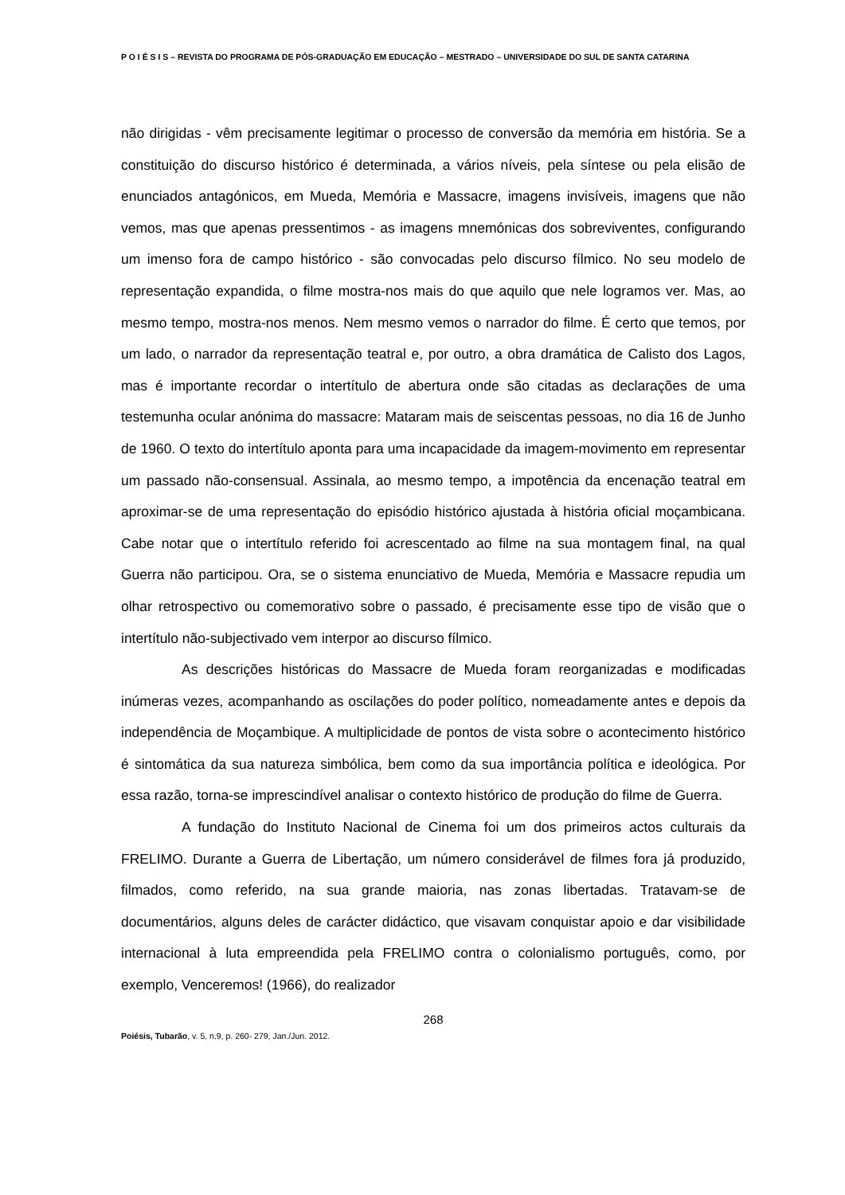P O I É S I S – REVISTA DO PROGRAMA DE PÓS-GRADUAÇÃO EM EDUCAÇÃO – MESTRADO – UNIVERSIDADE DO SUL DE SANTA CATARINA
não dirigidas - vêm precisamente legitimar o processo de conversão da memória em história. Se a constituição do discurso histórico é determinada, a vários níveis, pela síntese ou pela elisão de enunciados antagónicos, em Mueda, Memória e Massacre, imagens invisíveis, imagens que não vemos, mas que apenas pressentimos - as imagens mnemónicas dos sobreviventes, configurando um imenso fora de campo histórico - são convocadas pelo discurso fílmico. No seu modelo de representação expandida, o filme mostra-nos mais do que aquilo que nele logramos ver. Mas, ao mesmo tempo, mostra-nos menos. Nem mesmo vemos o narrador do filme. É certo que temos, por um lado, o narrador da representação teatral e, por outro, a obra dramática de Calisto dos Lagos, mas é importante recordar o intertítulo de abertura onde são citadas as declarações de uma testemunha ocular anónima do massacre: Mataram mais de seiscentas pessoas, no dia 16 de Junho de 1960. O texto do intertítulo aponta para uma incapacidade da imagem-movimento em representar um passado não-consensual. Assinala, ao mesmo tempo, a impotência da encenação teatral em aproximar-se de uma representação do episódio histórico ajustada à história oficial moçambicana. Cabe notar que o intertítulo referido foi acrescentado ao filme na sua montagem final, na qual Guerra não participou. Ora, se o sistema enunciativo de Mueda, Memória e Massacre repudia um olhar retrospectivo ou comemorativo sobre o passado, é precisamente esse tipo de visão que o intertítulo não-subjectivado vem interpor ao discurso fílmico.
As descrições históricas do Massacre de Mueda foram reorganizadas e modificadas inúmeras vezes, acompanhando as oscilações do poder político, nomeadamente antes e depois da independência de Moçambique. A multiplicidade de pontos de vista sobre o acontecimento histórico é sintomática da sua natureza simbólica, bem como da sua importância política e ideológica. Por essa razão, torna-se imprescindível analisar o contexto histórico de produção do filme de Guerra.
A fundação do Instituto Nacional de Cinema foi um dos primeiros actos culturais da FRELIMO. Durante a Guerra de Libertação, um número considerável de filmes fora já produzido, filmados, como referido, na sua grande maioria, nas zonas libertadas. Tratavam-se de documentários, alguns deles de carácter didáctico, que visavam conquistar apoio e dar visibilidade internacional à luta empreendida pela FRELIMO contra o colonialismo português, como, por exemplo, Venceremos! (1966), do realizador
268
Poiésis, Tubarão, v. 5, n.9, p. 260- 279, Jan./Jun. 2012.